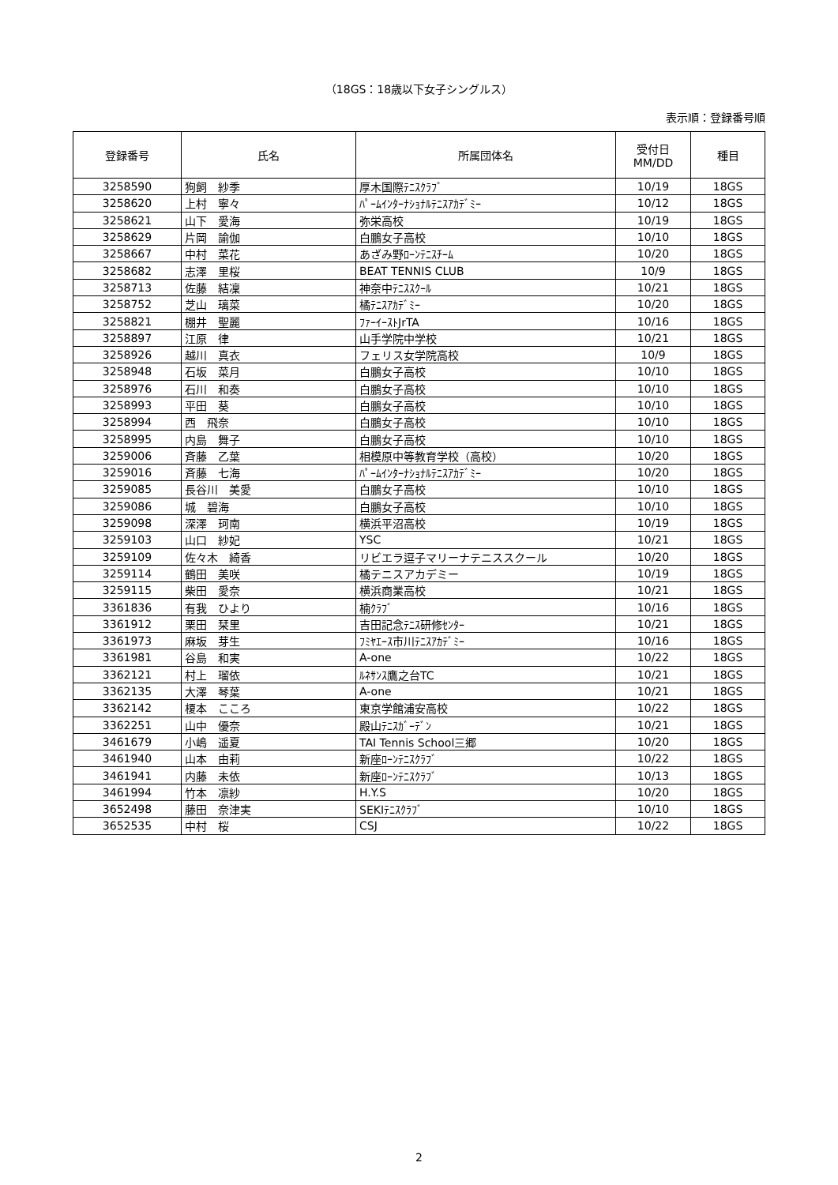（18GS：18歳以下女子シングルス）
表示順：登録番号順
| 登録番号 | 氏名 | 所属団体名 | 受付日 MM/DD | 種目 |
| --- | --- | --- | --- | --- |
| 3258590 | 狗飼 紗季 | 厚木国際ﾃﾆｽｸﾗﾌﾞ | 10/19 | 18GS |
| 3258620 | 上村 寧々 | ﾊﾟｰﾑｲﾝﾀｰﾅｼｮﾅﾙﾃﾆｽｱｶﾃﾞﾐｰ | 10/12 | 18GS |
| 3258621 | 山下 愛海 | 弥栄高校 | 10/19 | 18GS |
| 3258629 | 片岡 諭伽 | 白鵬女子高校 | 10/10 | 18GS |
| 3258667 | 中村 菜花 | あざみ野ﾛｰﾝﾃﾆｽﾁｰﾑ | 10/20 | 18GS |
| 3258682 | 志澤 里桜 | BEAT TENNIS CLUB | 10/9 | 18GS |
| 3258713 | 佐藤 結凜 | 神奈中ﾃﾆｽｽｸｰﾙ | 10/21 | 18GS |
| 3258752 | 芝山 璃菜 | 橘ﾃﾆｽｱｶﾃﾞﾐｰ | 10/20 | 18GS |
| 3258821 | 棚井 聖麗 | ﾌｧｰｲｰｽﾄJrTA | 10/16 | 18GS |
| 3258897 | 江原 律 | 山手学院中学校 | 10/21 | 18GS |
| 3258926 | 越川 真衣 | フェリス女学院高校 | 10/9 | 18GS |
| 3258948 | 石坂 菜月 | 白鵬女子高校 | 10/10 | 18GS |
| 3258976 | 石川 和奏 | 白鵬女子高校 | 10/10 | 18GS |
| 3258993 | 平田 葵 | 白鵬女子高校 | 10/10 | 18GS |
| 3258994 | 西 飛奈 | 白鵬女子高校 | 10/10 | 18GS |
| 3258995 | 内島 舞子 | 白鵬女子高校 | 10/10 | 18GS |
| 3259006 | 斉藤 乙葉 | 相模原中等教育学校（高校） | 10/20 | 18GS |
| 3259016 | 斉藤 七海 | ﾊﾟｰﾑｲﾝﾀｰﾅｼｮﾅﾙﾃﾆｽｱｶﾃﾞﾐｰ | 10/20 | 18GS |
| 3259085 | 長谷川 美愛 | 白鵬女子高校 | 10/10 | 18GS |
| 3259086 | 城 碧海 | 白鵬女子高校 | 10/10 | 18GS |
| 3259098 | 深澤 珂南 | 横浜平沼高校 | 10/19 | 18GS |
| 3259103 | 山口 紗妃 | YSC | 10/21 | 18GS |
| 3259109 | 佐々木 綺香 | リビエラ逗子マリーナテニススクール | 10/20 | 18GS |
| 3259114 | 鶴田 美咲 | 橘テニスアカデミー | 10/19 | 18GS |
| 3259115 | 柴田 愛奈 | 横浜商業高校 | 10/21 | 18GS |
| 3361836 | 有我 ひより | 楠ｸﾗﾌﾞ | 10/16 | 18GS |
| 3361912 | 栗田 栞里 | 吉田記念ﾃﾆｽ研修ｾﾝﾀｰ | 10/21 | 18GS |
| 3361973 | 麻坂 芽生 | ﾌﾐﾔｴｰｽ市川ﾃﾆｽｱｶﾃﾞﾐｰ | 10/16 | 18GS |
| 3361981 | 谷島 和実 | A-one | 10/22 | 18GS |
| 3362121 | 村上 瑠依 | ﾙﾈｻﾝｽ鷹之台TC | 10/21 | 18GS |
| 3362135 | 大澤 琴葉 | A-one | 10/21 | 18GS |
| 3362142 | 榎本 こころ | 東京学館浦安高校 | 10/22 | 18GS |
| 3362251 | 山中 優奈 | 殿山ﾃﾆｽｶﾞｰﾃﾞﾝ | 10/21 | 18GS |
| 3461679 | 小嶋 遥夏 | TAI Tennis School三郷 | 10/20 | 18GS |
| 3461940 | 山本 由莉 | 新座ﾛｰﾝﾃﾆｽｸﾗﾌﾞ | 10/22 | 18GS |
| 3461941 | 内藤 未依 | 新座ﾛｰﾝﾃﾆｽｸﾗﾌﾞ | 10/13 | 18GS |
| 3461994 | 竹本 凛紗 | H.Y.S | 10/20 | 18GS |
| 3652498 | 藤田 奈津実 | SEKIﾃﾆｽｸﾗﾌﾞ | 10/10 | 18GS |
| 3652535 | 中村 桜 | CSJ | 10/22 | 18GS |
2